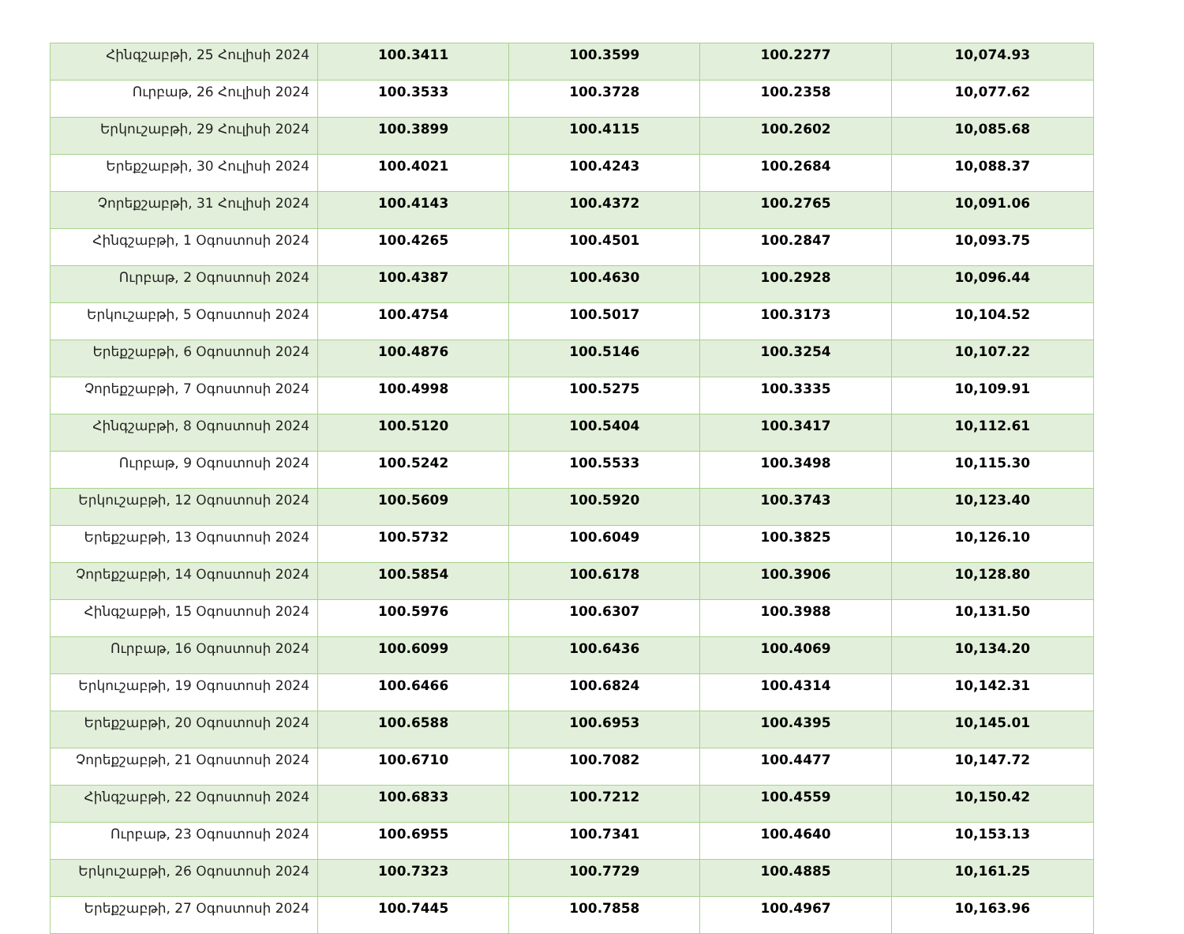| Հինգշաբթի, 25 Հուլիսի 2024 | 100.3411 | 100.3599 | 100.2277 | 10,074.93 |
| Ուրբաթ, 26 Հուլիսի 2024 | 100.3533 | 100.3728 | 100.2358 | 10,077.62 |
| Երկուշաբթի, 29 Հուլիսի 2024 | 100.3899 | 100.4115 | 100.2602 | 10,085.68 |
| Երեքշաբթի, 30 Հուլիսի 2024 | 100.4021 | 100.4243 | 100.2684 | 10,088.37 |
| Չորեքշաբթի, 31 Հուլիսի 2024 | 100.4143 | 100.4372 | 100.2765 | 10,091.06 |
| Հինգշաբթի, 1 Օգոստոսի 2024 | 100.4265 | 100.4501 | 100.2847 | 10,093.75 |
| Ուրբաթ, 2 Օգոստոսի 2024 | 100.4387 | 100.4630 | 100.2928 | 10,096.44 |
| Երկուշաբթի, 5 Օգոստոսի 2024 | 100.4754 | 100.5017 | 100.3173 | 10,104.52 |
| Երեքշաբթի, 6 Օգոստոսի 2024 | 100.4876 | 100.5146 | 100.3254 | 10,107.22 |
| Չորեքշաբթի, 7 Օգոստոսի 2024 | 100.4998 | 100.5275 | 100.3335 | 10,109.91 |
| Հինգշաբթի, 8 Օգոստոսի 2024 | 100.5120 | 100.5404 | 100.3417 | 10,112.61 |
| Ուրբաթ, 9 Օգոստոսի 2024 | 100.5242 | 100.5533 | 100.3498 | 10,115.30 |
| Երկուշաբթի, 12 Օգոստոսի 2024 | 100.5609 | 100.5920 | 100.3743 | 10,123.40 |
| Երեքշաբթի, 13 Օգոստոսի 2024 | 100.5732 | 100.6049 | 100.3825 | 10,126.10 |
| Չորեքշաբթի, 14 Օգոստոսի 2024 | 100.5854 | 100.6178 | 100.3906 | 10,128.80 |
| Հինգշաբթի, 15 Օգոստոսի 2024 | 100.5976 | 100.6307 | 100.3988 | 10,131.50 |
| Ուրբաթ, 16 Օգոստոսի 2024 | 100.6099 | 100.6436 | 100.4069 | 10,134.20 |
| Երկուշաբթի, 19 Օգոստոսի 2024 | 100.6466 | 100.6824 | 100.4314 | 10,142.31 |
| Երեքշաբթի, 20 Օգոստոսի 2024 | 100.6588 | 100.6953 | 100.4395 | 10,145.01 |
| Չորեքշաբթի, 21 Օգոստոսի 2024 | 100.6710 | 100.7082 | 100.4477 | 10,147.72 |
| Հինգշաբթի, 22 Օգոստոսի 2024 | 100.6833 | 100.7212 | 100.4559 | 10,150.42 |
| Ուրբաթ, 23 Օգոստոսի 2024 | 100.6955 | 100.7341 | 100.4640 | 10,153.13 |
| Երկուշաբթի, 26 Օգոստոսի 2024 | 100.7323 | 100.7729 | 100.4885 | 10,161.25 |
| Երեքշաբթի, 27 Օգոստոսի 2024 | 100.7445 | 100.7858 | 100.4967 | 10,163.96 |